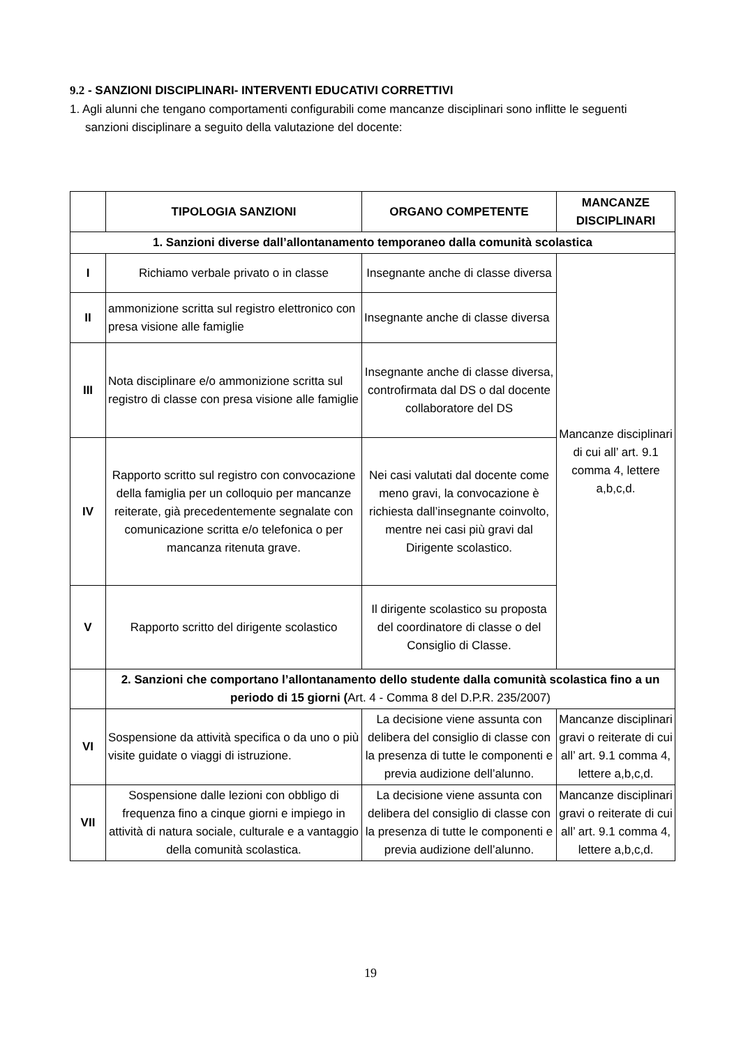9.2 - SANZIONI DISCIPLINARI- INTERVENTI EDUCATIVI CORRETTIVI
1. Agli alunni che tengano comportamenti configurabili come mancanze disciplinari sono inflitte le seguenti sanzioni disciplinare a seguito della valutazione del docente:
| | TIPOLOGIA SANZIONI | ORGANO COMPETENTE | MANCANZE DISCIPLINARI |
| --- | --- | --- | --- |
| 1. Sanzioni diverse dall’allontanamento temporaneo dalla comunità scolastica | | | |
| I | Richiamo verbale privato o in classe | Insegnante anche di classe diversa | Mancanze disciplinari di cui all’ art. 9.1 comma 4, lettere a,b,c,d. |
| II | ammonizione scritta sul registro elettronico con presa visione alle famiglie | Insegnante anche di classe diversa | |
| III | Nota disciplinare e/o ammonizione scritta sul registro di classe con presa visione alle famiglie | Insegnante anche di classe diversa, controfirmata dal DS o dal docente collaboratore del DS | |
| IV | Rapporto scritto sul registro con convocazione della famiglia per un colloquio per mancanze reiterate, già precedentemente segnalate con comunicazione scritta e/o telefonica o per mancanza ritenuta grave. | Nei casi valutati dal docente come meno gravi, la convocazione è richiesta dall’insegnante coinvolto, mentre nei casi più gravi dal Dirigente scolastico. | |
| V | Rapporto scritto del dirigente scolastico | Il dirigente scolastico su proposta del coordinatore di classe o del Consiglio di Classe. | |
| | 2. Sanzioni che comportano l’allontanamento dello studente dalla comunità scolastica fino a un periodo di 15 giorni ( Art. 4 - Comma 8 del D.P.R. 235/2007) | | |
| VI | Sospensione da attività specifica o da uno o più visite guidate o viaggi di istruzione. | La decisione viene assunta con delibera del consiglio di classe con la presenza di tutte le componenti e previa audizione dell’alunno. | Mancanze disciplinari gravi o reiterate di cui all’ art. 9.1 comma 4, lettere a,b,c,d. |
| VII | Sospensione dalle lezioni con obbligo di frequenza fino a cinque giorni e impiego in attività di natura sociale, culturale e a vantaggio della comunità scolastica. | La decisione viene assunta con delibera del consiglio di classe con la presenza di tutte le componenti e previa audizione dell’alunno. | Mancanze disciplinari gravi o reiterate di cui all’ art. 9.1 comma 4, lettere a,b,c,d. |
19